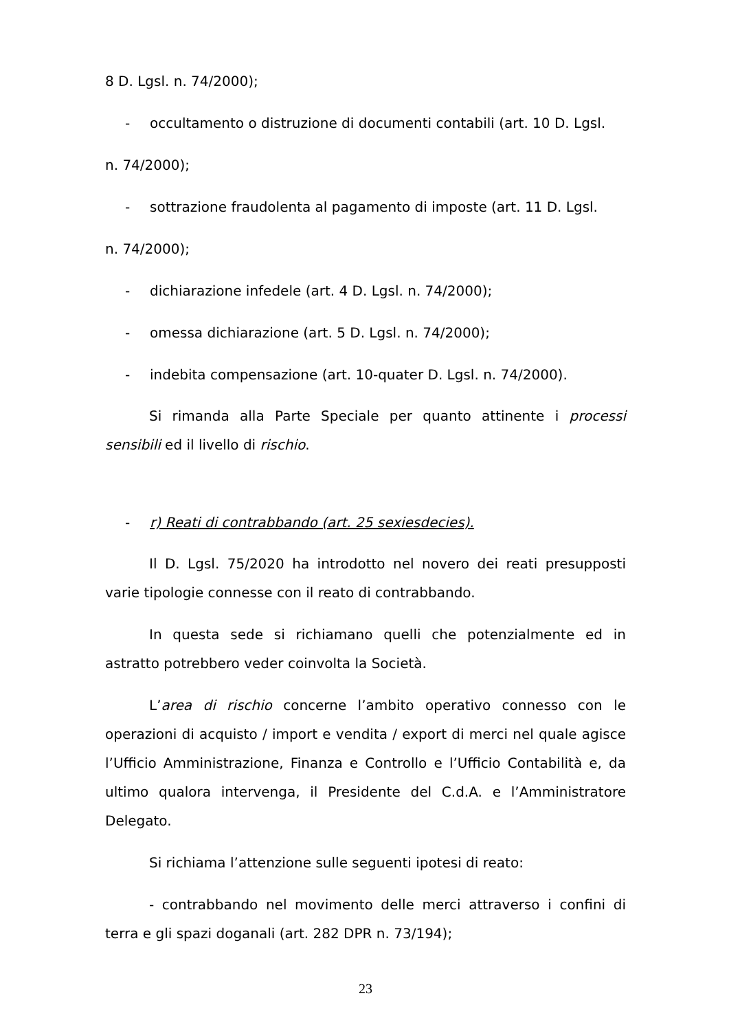8 D. Lgsl. n. 74/2000);
- occultamento o distruzione di documenti contabili (art. 10 D. Lgsl.
n. 74/2000);
- sottrazione fraudolenta al pagamento di imposte (art. 11 D. Lgsl.
n. 74/2000);
- dichiarazione infedele (art. 4 D. Lgsl. n. 74/2000);
- omessa dichiarazione (art. 5 D. Lgsl. n. 74/2000);
- indebita compensazione (art. 10-quater D. Lgsl. n. 74/2000).
Si rimanda alla Parte Speciale per quanto attinente i processi sensibili ed il livello di rischio.
- r) Reati di contrabbando (art. 25 sexiesdecies).
Il D. Lgsl. 75/2020 ha introdotto nel novero dei reati presupposti varie tipologie connesse con il reato di contrabbando.
In questa sede si richiamano quelli che potenzialmente ed in astratto potrebbero veder coinvolta la Società.
L’area di rischio concerne l’ambito operativo connesso con le operazioni di acquisto / import e vendita / export di merci nel quale agisce l’Ufficio Amministrazione, Finanza e Controllo e l’Ufficio Contabilità e, da ultimo qualora intervenga, il Presidente del C.d.A. e l’Amministratore Delegato.
Si richiama l’attenzione sulle seguenti ipotesi di reato:
- contrabbando nel movimento delle merci attraverso i confini di terra e gli spazi doganali (art. 282 DPR n. 73/194);
23